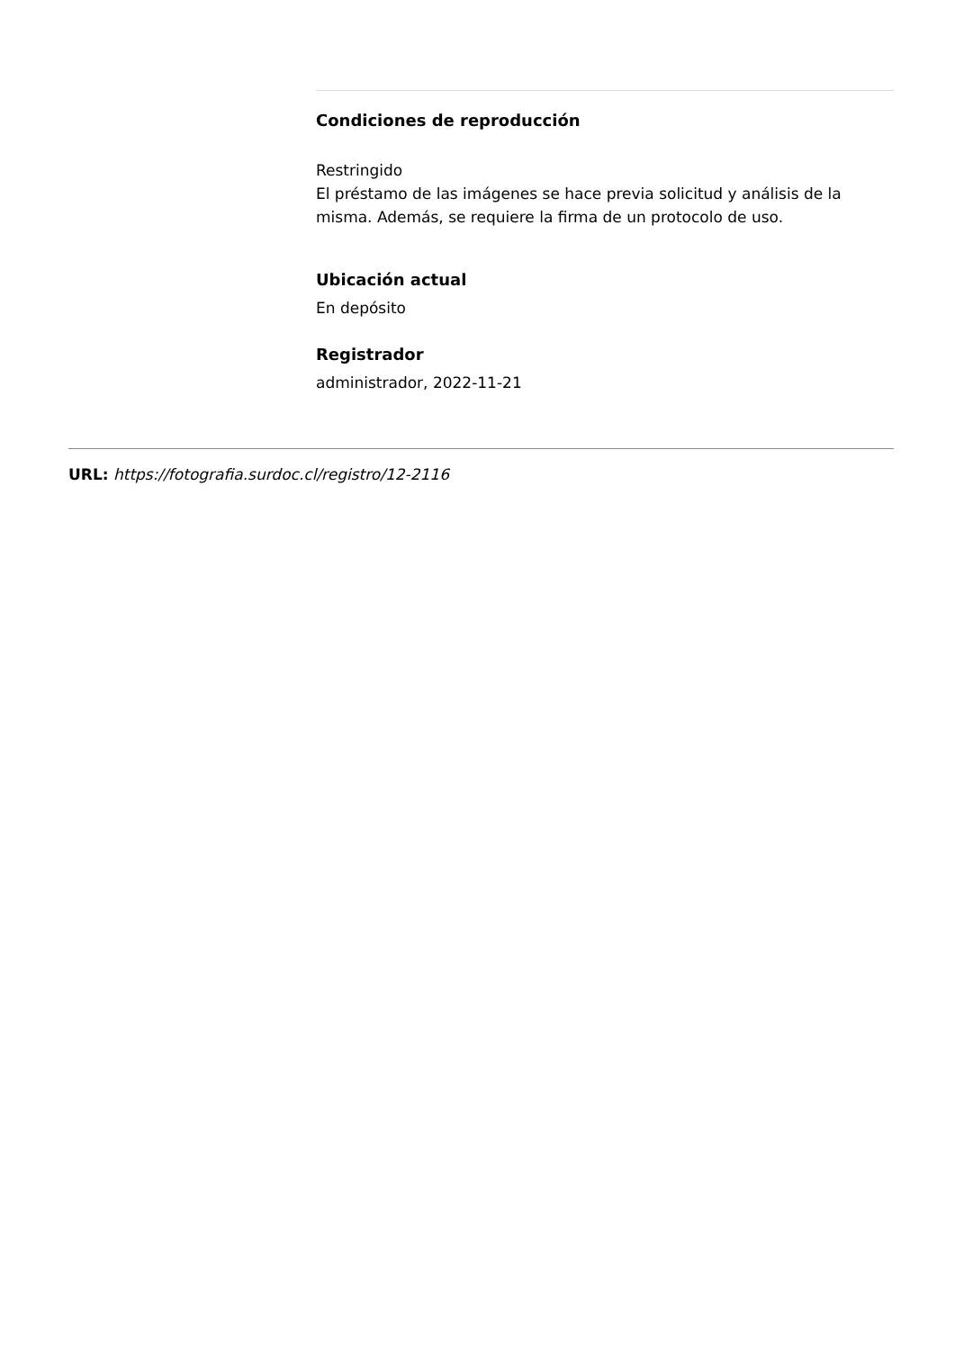Condiciones de reproducción
Restringido
El préstamo de las imágenes se hace previa solicitud y análisis de la misma. Además, se requiere la firma de un protocolo de uso.
Ubicación actual
En depósito
Registrador
administrador, 2022-11-21
URL: https://fotografia.surdoc.cl/registro/12-2116